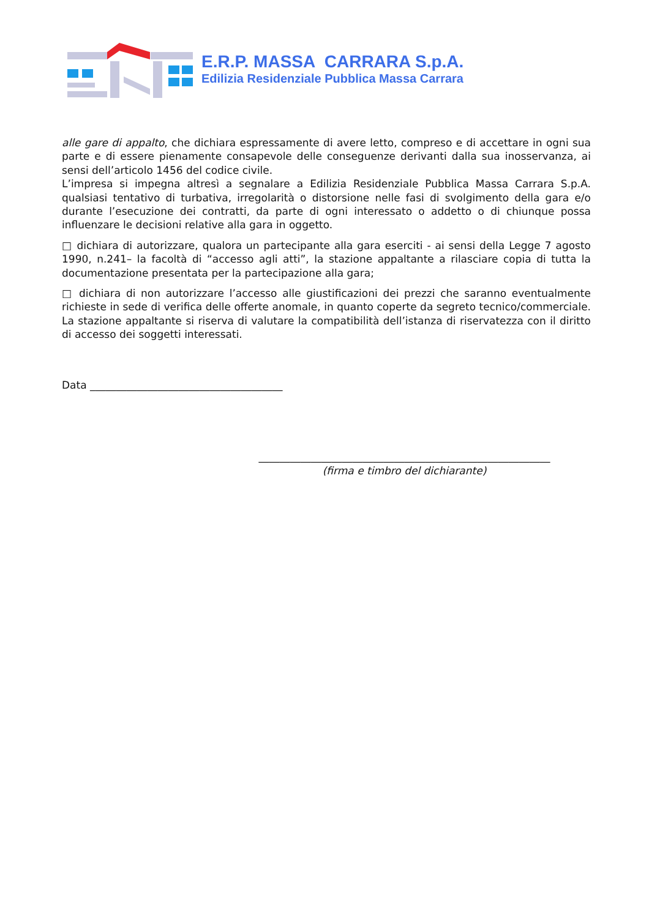E.R.P. MASSA CARRARA S.p.A.
Edilizia Residenziale Pubblica Massa Carrara
alle gare di appalto, che dichiara espressamente di avere letto, compreso e di accettare in ogni sua parte e di essere pienamente consapevole delle conseguenze derivanti dalla sua inosservanza, ai sensi dell’articolo 1456 del codice civile.
L’impresa si impegna altresì a segnalare a Edilizia Residenziale Pubblica Massa Carrara S.p.A. qualsiasi tentativo di turbativa, irregolarità o distorsione nelle fasi di svolgimento della gara e/o durante l’esecuzione dei contratti, da parte di ogni interessato o addetto o di chiunque possa influenzare le decisioni relative alla gara in oggetto.
□ dichiara di autorizzare, qualora un partecipante alla gara eserciti - ai sensi della Legge 7 agosto 1990, n.241– la facoltà di “accesso agli atti”, la stazione appaltante a rilasciare copia di tutta la documentazione presentata per la partecipazione alla gara;
□ dichiara di non autorizzare l’accesso alle giustificazioni dei prezzi che saranno eventualmente richieste in sede di verifica delle offerte anomale, in quanto coperte da segreto tecnico/commerciale. La stazione appaltante si riserva di valutare la compatibilità dell’istanza di riservatezza con il diritto di accesso dei soggetti interessati.
Data _____________________________________
________________________________________________________
(firma e timbro del dichiarante)